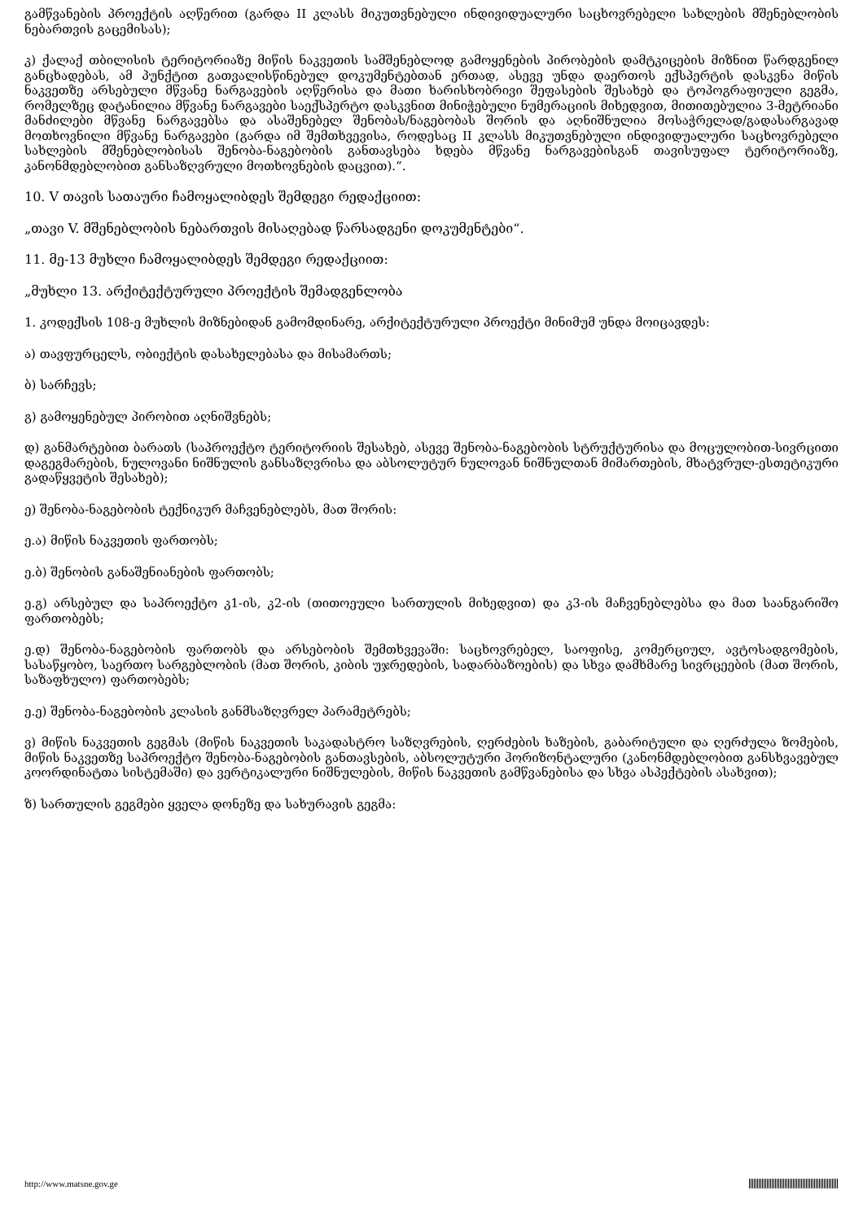გამწვანების პროექტის აღწერით (გარდა II კლასს მიკუთვნებული ინდივიდუალური საცხოვრებელი სახლების მშენებლობის ნებართვის გაცემისას);
კ) ქალაქ თბილისის ტერიტორიაზე მიწის ნაკვეთის სამშენებლოდ გამოყენების პირობების დამტკიცების მიზნით წარდგენილ განცხადებას, ამ პუნქტით გათვალისწინებულ დოკუმენტებთან ერთად, ასევე უნდა დაერთოს ექსპერტის დასკვნა მიწის ნაკვეთზე არსებული მწვანე ნარგავების აღწერისა და მათი ხარისხობრივი შეფასების შესახებ და ტოპოგრაფიული გეგმა, რომელზეც დატანილია მწვანე ნარგავები საექსპერტო დასკვნით მინიჭებული ნუმერაციის მიხედვით, მითითებულია 3-მეტრიანი მანძილები მწვანე ნარგავებსა და ასაშენებელ შენობას/ნაგებობას შორის და აღნიშნულია მოსაჭრელად/გადასარგავად მოთხოვნილი მწვანე ნარგავები (გარდა იმ შემთხვევისა, როდესაც II კლასს მიკუთვნებული ინდივიდუალური საცხოვრებელი სახლების მშენებლობისას შენობა-ნაგებობის განთავსება ხდება მწვანე ნარგავებისგან თავისუფალ ტერიტორიაზე, კანონმდებლობით განსაზღვრული მოთხოვნების დაცვით).“.
10. V თავის სათაური ჩამოყალიბდეს შემდეგი რედაქციით:
„თავი V. მშენებლობის ნებართვის მისაღებად წარსადგენი დოკუმენტები“.
11. მე-13 მუხლი ჩამოყალიბდეს შემდეგი რედაქციით:
„მუხლი 13. არქიტექტურული პროექტის შემადგენლობა
1. კოდექსის 108-ე მუხლის მიზნებიდან გამომდინარე, არქიტექტურული პროექტი მინიმუმ უნდა მოიცავდეს:
ა) თავფურცელს, ობიექტის დასახელებასა და მისამართს;
ბ) სარჩევს;
გ) გამოყენებულ პირობით აღნიშვნებს;
დ) განმარტებით ბარათს (საპროექტო ტერიტორიის შესახებ, ასევე შენობა-ნაგებობის სტრუქტურისა და მოცულობით-სივრცითი დაგეგმარების, ნულოვანი ნიშნულის განსაზღვრისა და აბსოლუტურ ნულოვან ნიშნულთან მიმართების, მხატვრულ-ესთეტიკური გადაწყვეტის შესახებ);
ე) შენობა-ნაგებობის ტექნიკურ მაჩვენებლებს, მათ შორის:
ე.ა) მიწის ნაკვეთის ფართობს;
ე.ბ) შენობის განაშენიანების ფართობს;
ე.გ) არსებულ და საპროექტო კ1-ის, კ2-ის (თითოეული სართულის მიხედვით) და კ3-ის მაჩვენებლებსა და მათ საანგარიშო ფართობებს;
ე.დ) შენობა-ნაგებობის ფართობს და არსებობის შემთხვევაში: საცხოვრებელ, საოფისე, კომერციულ, ავტოსადგომების, სასაწყობო, საერთო სარგებლობის (მათ შორის, კიბის უჯრედების, სადარბაზოების) და სხვა დამხმარე სივრცეების (მათ შორის, საზაფხულო) ფართობებს;
ე.ე) შენობა-ნაგებობის კლასის განმსაზღვრელ პარამეტრებს;
ვ) მიწის ნაკვეთის გეგმას (მიწის ნაკვეთის საკადასტრო საზღვრების, ღერძების ხაზების, გაბარიტული და ღერძულა ზომების, მიწის ნაკვეთზე საპროექტო შენობა-ნაგებობის განთავსების, აბსოლუტური ჰორიზონტალური (კანონმდებლობით განსხვავებულ კოორდინატთა სისტემაში) და ვერტიკალური ნიშნულების, მიწის ნაკვეთის გამწვანებისა და სხვა ასპექტების ასახვით);
ზ) სართულის გეგმები ყველა დონეზე და სახურავის გეგმა:
http://www.matsne.gov.ge